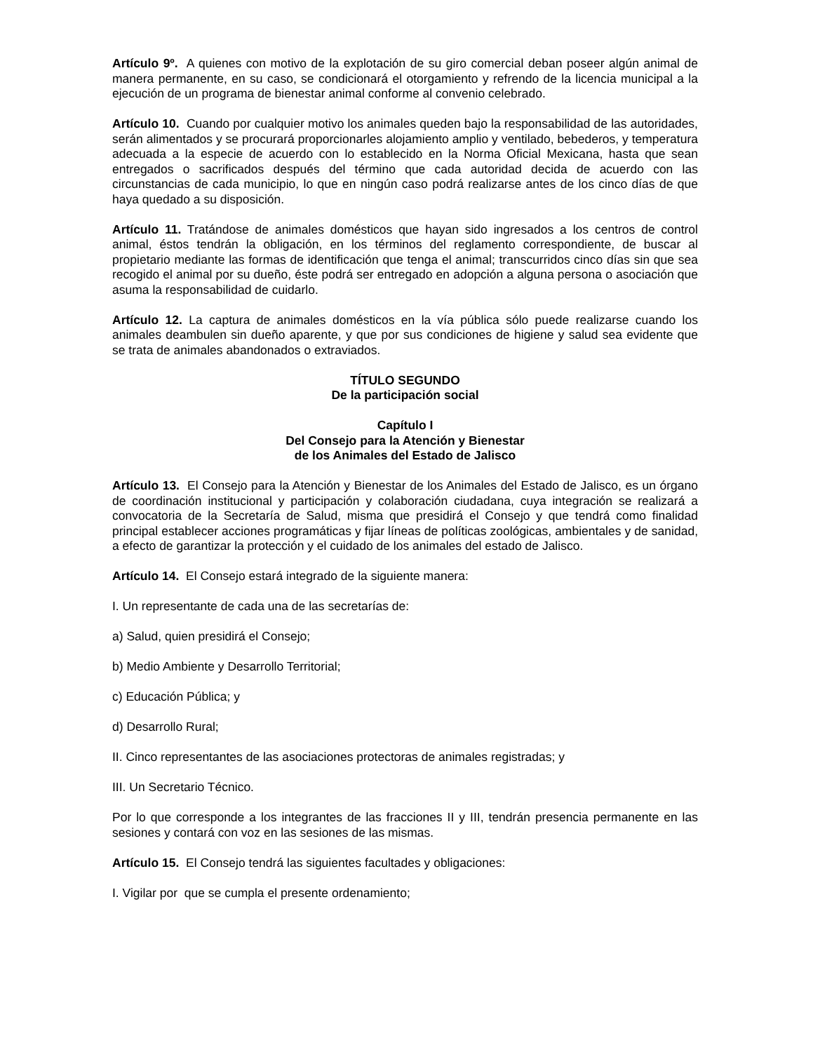Artículo 9º. A quienes con motivo de la explotación de su giro comercial deban poseer algún animal de manera permanente, en su caso, se condicionará el otorgamiento y refrendo de la licencia municipal a la ejecución de un programa de bienestar animal conforme al convenio celebrado.
Artículo 10. Cuando por cualquier motivo los animales queden bajo la responsabilidad de las autoridades, serán alimentados y se procurará proporcionarles alojamiento amplio y ventilado, bebederos, y temperatura adecuada a la especie de acuerdo con lo establecido en la Norma Oficial Mexicana, hasta que sean entregados o sacrificados después del término que cada autoridad decida de acuerdo con las circunstancias de cada municipio, lo que en ningún caso podrá realizarse antes de los cinco días de que haya quedado a su disposición.
Artículo 11. Tratándose de animales domésticos que hayan sido ingresados a los centros de control animal, éstos tendrán la obligación, en los términos del reglamento correspondiente, de buscar al propietario mediante las formas de identificación que tenga el animal; transcurridos cinco días sin que sea recogido el animal por su dueño, éste podrá ser entregado en adopción a alguna persona o asociación que asuma la responsabilidad de cuidarlo.
Artículo 12. La captura de animales domésticos en la vía pública sólo puede realizarse cuando los animales deambulen sin dueño aparente, y que por sus condiciones de higiene y salud sea evidente que se trata de animales abandonados o extraviados.
TÍTULO SEGUNDO
De la participación social
Capítulo I
Del Consejo para la Atención y Bienestar
de los Animales del Estado de Jalisco
Artículo 13. El Consejo para la Atención y Bienestar de los Animales del Estado de Jalisco, es un órgano de coordinación institucional y participación y colaboración ciudadana, cuya integración se realizará a convocatoria de la Secretaría de Salud, misma que presidirá el Consejo y que tendrá como finalidad principal establecer acciones programáticas y fijar líneas de políticas zoológicas, ambientales y de sanidad, a efecto de garantizar la protección y el cuidado de los animales del estado de Jalisco.
Artículo 14. El Consejo estará integrado de la siguiente manera:
I. Un representante de cada una de las secretarías de:
a) Salud, quien presidirá el Consejo;
b) Medio Ambiente y Desarrollo Territorial;
c) Educación Pública; y
d) Desarrollo Rural;
II. Cinco representantes de las asociaciones protectoras de animales registradas; y
III. Un Secretario Técnico.
Por lo que corresponde a los integrantes de las fracciones II y III, tendrán presencia permanente en las sesiones y contará con voz en las sesiones de las mismas.
Artículo 15. El Consejo tendrá las siguientes facultades y obligaciones:
I. Vigilar por que se cumpla el presente ordenamiento;